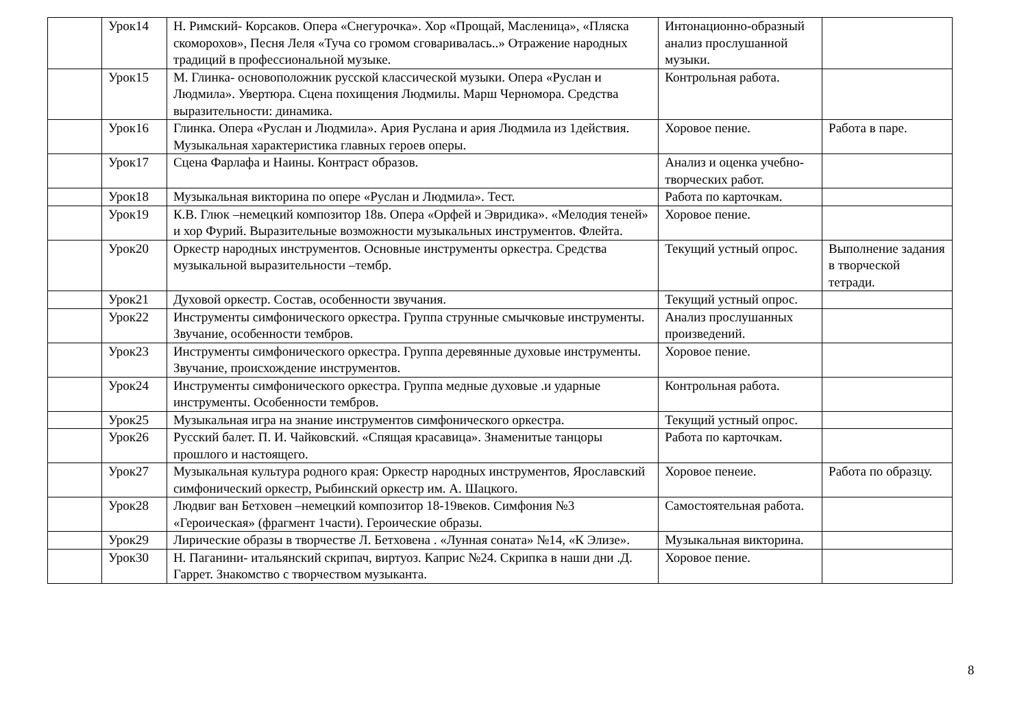| | Урок14 | Н. Римский- Корсаков. Опера «Снегурочка». Хор «Прощай, Масленица», «Пляска скоморохов», Песня Леля «Туча со громом сговаривалась..» Отражение народных традиций в профессиональной музыке. | Интонационно-образный анализ прослушанной музыки. | |
| | Урок15 | М. Глинка- основоположник русской классической музыки. Опера «Руслан и Людмила». Увертюра. Сцена похищения Людмилы. Марш Черномора. Средства выразительности: динамика. | Контрольная работа. | |
| | Урок16 | Глинка. Опера «Руслан и Людмила». Ария Руслана и ария Людмила из 1действия. Музыкальная характеристика главных героев оперы. | Хоровое пение. | Работа в паре. |
| | Урок17 | Сцена Фарлафа и Наины. Контраст образов. | Анализ и оценка учебно- творческих работ. | |
| | Урок18 | Музыкальная викторина по опере «Руслан и Людмила». Тест. | Работа по карточкам. | |
| | Урок19 | К.В. Глюк –немецкий композитор 18в. Опера «Орфей и Эвридика». «Мелодия теней» и хор Фурий. Выразительные возможности музыкальных инструментов. Флейта. | Хоровое пение. | |
| | Урок20 | Оркестр народных инструментов. Основные инструменты оркестра. Средства музыкальной выразительности –тембр. | Текущий устный опрос. | Выполнение задания в творческой тетради. |
| | Урок21 | Духовой оркестр. Состав, особенности звучания. | Текущий устный опрос. | |
| | Урок22 | Инструменты симфонического оркестра. Группа струнные смычковые инструменты. Звучание, особенности тембров. | Анализ прослушанных произведений. | |
| | Урок23 | Инструменты симфонического оркестра. Группа деревянные духовые инструменты. Звучание, происхождение инструментов. | Хоровое пение. | |
| | Урок24 | Инструменты симфонического оркестра. Группа медные духовые .и ударные инструменты. Особенности тембров. | Контрольная работа. | |
| | Урок25 | Музыкальная игра на знание инструментов симфонического оркестра. | Текущий устный опрос. | |
| | Урок26 | Русский балет. П. И. Чайковский. «Спящая красавица». Знаменитые танцоры прошлого и настоящего. | Работа по карточкам. | |
| | Урок27 | Музыкальная культура родного края: Оркестр народных инструментов, Ярославский симфонический оркестр, Рыбинский оркестр им. А. Шацкого. | Хоровое пенеие. | Работа по образцу. |
| | Урок28 | Людвиг ван Бетховен –немецкий композитор 18-19веков. Симфония №3 «Героическая» (фрагмент 1части). Героические образы. | Самостоятельная работа. | |
| | Урок29 | Лирические образы в творчестве Л. Бетховена . «Лунная соната» №14, «К Элизе». | Музыкальная викторина. | |
| | Урок30 | Н. Паганини- итальянский скрипач, виртуоз. Каприс №24. Скрипка в наши дни .Д. Гаррет. Знакомство с творчеством музыканта. | Хоровое пение. | |
8